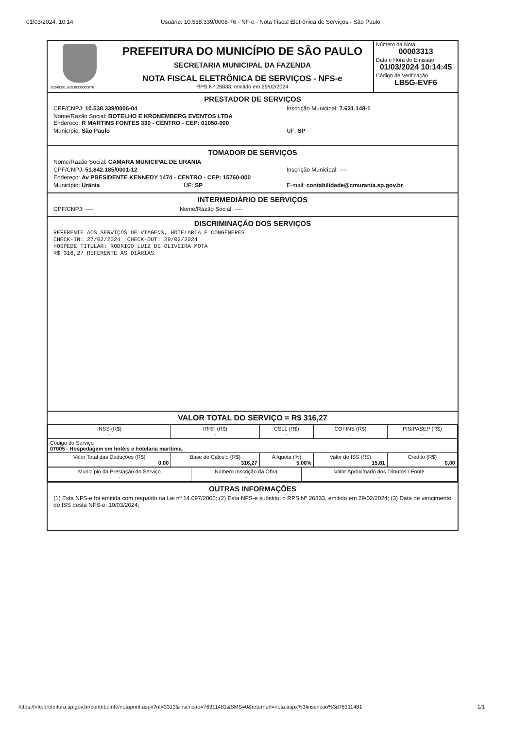01/03/2024, 10:14 Usuário: 10.538.339/0008-76 - NF-e - Nota Fiscal Eletrônica de Serviços - São Paulo
20240301u10538339000876
PREFEITURA DO MUNICÍPIO DE SÃO PAULO
SECRETARIA MUNICIPAL DA FAZENDA
NOTA FISCAL ELETRÔNICA DE SERVIÇOS - NFS-e
RPS Nº 26833, emitido em 29/02/2024
Número da Nota
00003313
Data e Hora de Emissão
01/03/2024 10:14:45
Código de Verificação
LB5G-EVF6
PRESTADOR DE SERVIÇOS
CPF/CNPJ: 10.538.339/0006-04 Inscrição Municipal: 7.631.148-1
Nome/Razão Social: BOTELHO E KRONEMBERG EVENTOS LTDA
Endereço: R MARTINS FONTES 330 - CENTRO - CEP: 01050-000
Município: São Paulo UF: SP
TOMADOR DE SERVIÇOS
Nome/Razão Social: CAMARA MUNICIPAL DE URANIA
CPF/CNPJ: 51.842.185/0001-12 Inscrição Municipal: ----
Endereço: Av PRESIDENTE KENNEDY 1474 - CENTRO - CEP: 15760-000
Município: Urânia UF: SP E-mail: contabilidade@cmurania.sp.gov.br
INTERMEDIÁRIO DE SERVIÇOS
CPF/CNPJ: ---- Nome/Razão Social: ----
DISCRIMINAÇÃO DOS SERVIÇOS
REFERENTE AOS SERVIÇOS DE VIAGENS, HOTELARIA E CONGÊNERES
CHECK-IN: 27/02/2024  CHECK-OUT: 29/02/2024
HOSPEDE TITULAR: RODRIGO LUIZ DE OLIVEIRA MOTA
R$ 316,27 REFERENTE AS DIÁRIAS
VALOR TOTAL DO SERVIÇO = R$ 316,27
| INSS (R$) - | IRRF (R$) - | CSLL (R$) - | COFINS (R$) - | PIS/PASEP (R$) - |
| Código do Serviço 07005 - Hospedagem em hotéis e hotelaria marítima. | | | | |
| Valor Total das Deduções (R$) 0,00 | Base de Cálculo (R$) 316,27 | Alíquota (%) 5,00% | Valor do ISS (R$) 15,81 | Crédito (R$) 0,00 |
| Município da Prestação do Serviço - | Número Inscrição da Obra - | Valor Aproximado dos Tributos / Fonte - |
OUTRAS INFORMAÇÕES
(1) Esta NFS-e foi emitida com respaldo na Lei nº 14.097/2005; (2) Esta NFS-e substitui o RPS Nº 26833, emitido em 29/02/2024; (3) Data de vencimento do ISS desta NFS-e: 10/03/2024;
https://nfe.prefeitura.sp.gov.br/contribuinte/notaprint.aspx?nf=3313&inscricao=76311481&SMS=0&returnurl=nota.aspx%3finscricao%3d76311481 1/1